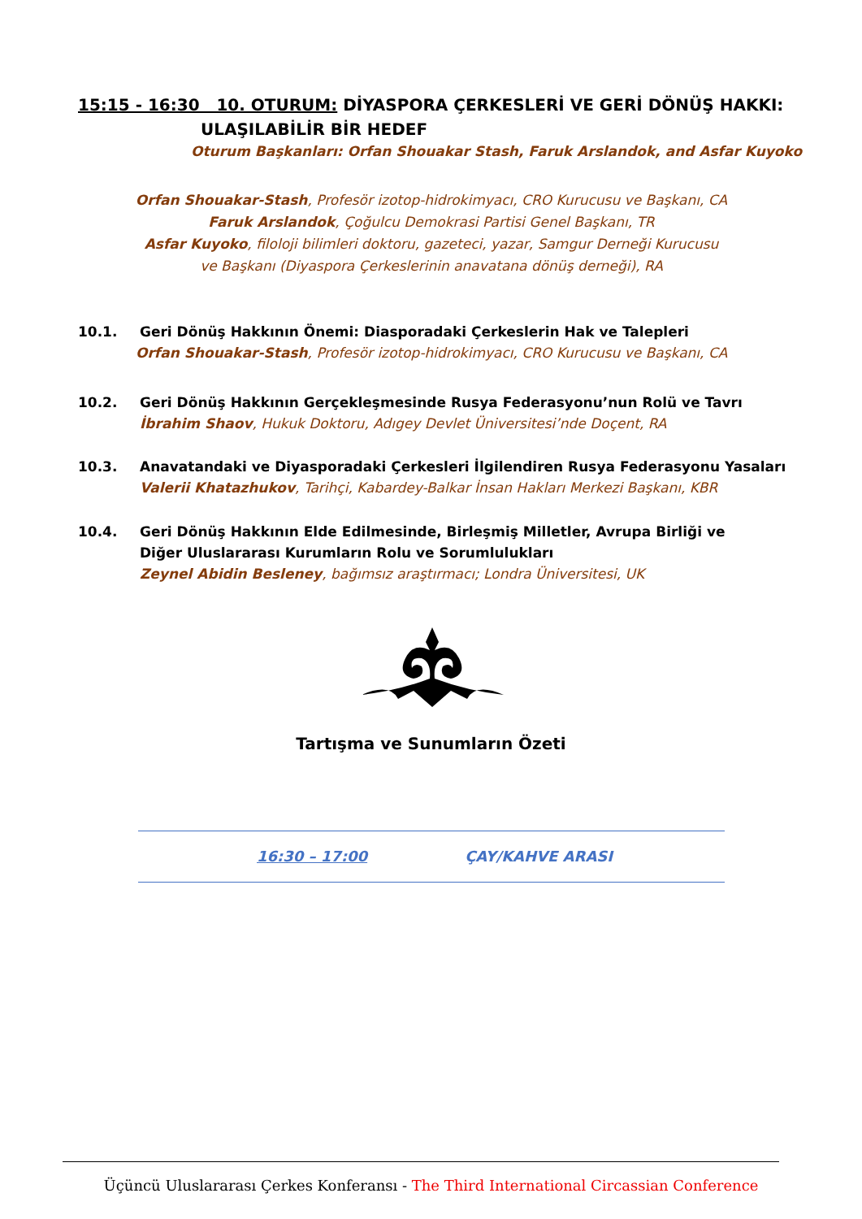15:15 - 16:30 10. OTURUM: DİYASPORA ÇERKESLERİ VE GERİ DÖNÜŞ HAKKI:
ULAŞILABİLİR BİR HEDEF
Oturum Başkanları: Orfan Shouakar Stash, Faruk Arslandok, and Asfar Kuyoko
Orfan Shouakar-Stash, Profesör izotop-hidrokimyacı, CRO Kurucusu ve Başkanı, CA
Faruk Arslandok, Çoğulcu Demokrasi Partisi Genel Başkanı, TR
Asfar Kuyoko, filoloji bilimleri doktoru, gazeteci, yazar, Samgur Derneği Kurucusu ve Başkanı (Diyaspora Çerkeslerinin anavatana dönüş derneği), RA
10.1. Geri Dönüş Hakkının Önemi: Diasporadaki Çerkeslerin Hak ve Talepleri
Orfan Shouakar-Stash, Profesör izotop-hidrokimyacı, CRO Kurucusu ve Başkanı, CA
10.2. Geri Dönüş Hakkının Gerçekleşmesinde Rusya Federasyonu’nun Rolü ve Tavrı
İbrahim Shaov, Hukuk Doktoru, Adıgey Devlet Üniversitesi’nde Doçent, RA
10.3. Anavatandaki ve Diyasporadaki Çerkesleri İlgilendiren Rusya Federasyonu Yasaları
Valerii Khatazhukov, Tarihçi, Kabardey-Balkar İnsan Hakları Merkezi Başkanı, KBR
10.4.
Geri Dönüş Hakkının Elde Edilmesinde, Birleşmiş Milletler, Avrupa Birliği ve Diğer Uluslararası Kurumların Rolu ve Sorumlulukları
Zeynel Abidin Besleney, bağımsız araştırmacı; Londra Üniversitesi, UK
Tartışma ve Sunumların Özeti
16:30 – 17:00 ÇAY/KAHVE ARASI
Üçüncü Uluslararası Çerkes Konferansı - The Third International Circassian Conference